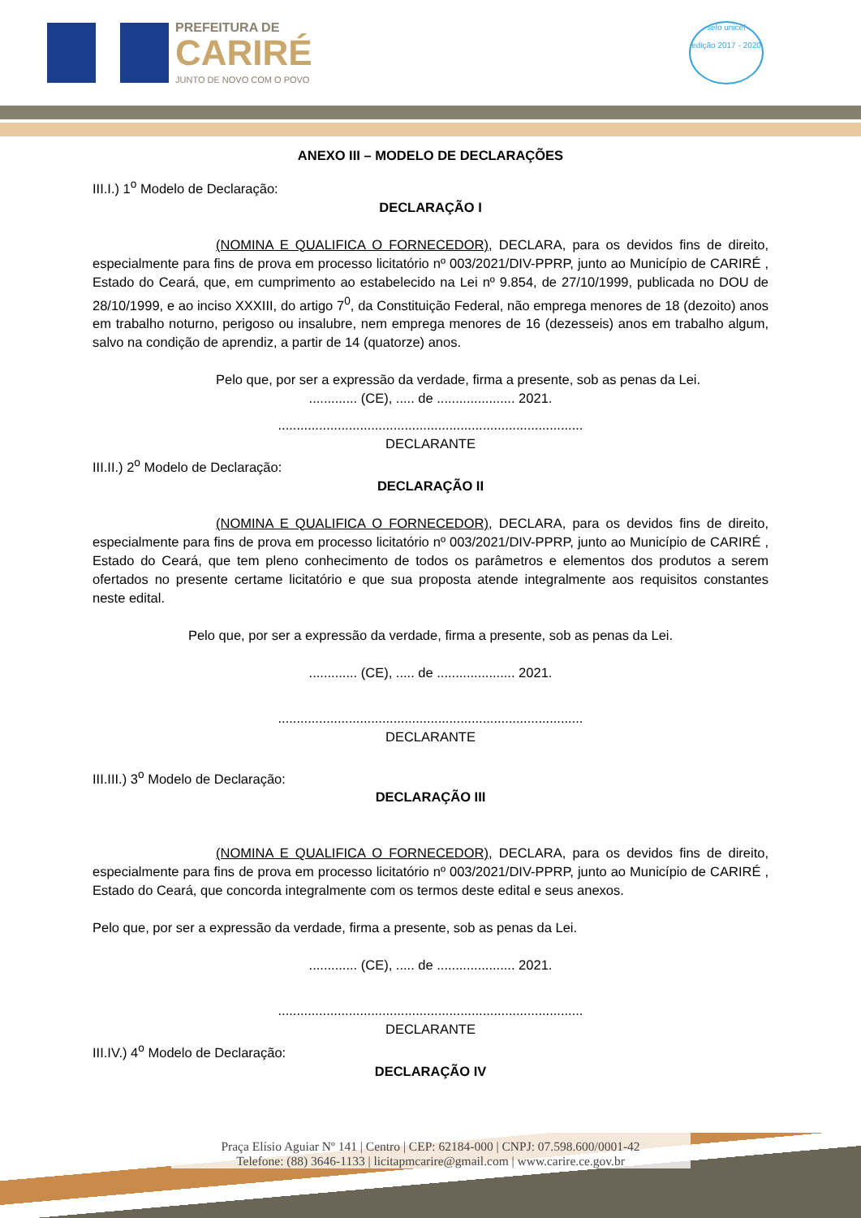PREFEITURA DE
CARIRÉ
JUNTO DE NOVO COM O POVO
selo unicef
edição 2017 - 2020
ANEXO III – MODELO DE DECLARAÇÕES
III.I.) 1<sup>o</sup> Modelo de Declaração:
DECLARAÇÃO I
(NOMINA E QUALIFICA O FORNECEDOR), DECLARA, para os devidos fins de direito, especialmente para fins de prova em processo licitatório nº 003/2021/DIV-PPRP, junto ao Município de CARIRÉ , Estado do Ceará, que, em cumprimento ao estabelecido na Lei nº 9.854, de 27/10/1999, publicada no DOU de 28/10/1999, e ao inciso XXXIII, do artigo 7<sup>0</sup>, da Constituição Federal, não emprega menores de 18 (dezoito) anos em trabalho noturno, perigoso ou insalubre, nem emprega menores de 16 (dezesseis) anos em trabalho algum, salvo na condição de aprendiz, a partir de 14 (quatorze) anos.
Pelo que, por ser a expressão da verdade, firma a presente, sob as penas da Lei.
............. (CE), ..... de ..................... 2021.
..................................................................................
DECLARANTE
III.II.) 2<sup>o</sup> Modelo de Declaração:
DECLARAÇÃO II
(NOMINA E QUALIFICA O FORNECEDOR), DECLARA, para os devidos fins de direito, especialmente para fins de prova em processo licitatório nº 003/2021/DIV-PPRP, junto ao Município de CARIRÉ , Estado do Ceará, que tem pleno conhecimento de todos os parâmetros e elementos dos produtos a serem ofertados no presente certame licitatório e que sua proposta atende integralmente aos requisitos constantes neste edital.
Pelo que, por ser a expressão da verdade, firma a presente, sob as penas da Lei.
............. (CE), ..... de ..................... 2021.
..................................................................................
DECLARANTE
III.III.) 3<sup>o</sup> Modelo de Declaração:
DECLARAÇÃO III
(NOMINA E QUALIFICA O FORNECEDOR), DECLARA, para os devidos fins de direito, especialmente para fins de prova em processo licitatório nº 003/2021/DIV-PPRP, junto ao Município de CARIRÉ , Estado do Ceará, que concorda integralmente com os termos deste edital e seus anexos.
Pelo que, por ser a expressão da verdade, firma a presente, sob as penas da Lei.
............. (CE), ..... de ..................... 2021.
..................................................................................
DECLARANTE
III.IV.) 4<sup>o</sup> Modelo de Declaração:
DECLARAÇÃO IV
Praça Elísio Aguiar Nº 141 | Centro | CEP: 62184-000 | CNPJ: 07.598.600/0001-42
Telefone: (88) 3646-1133 | licitapmcarire@gmail.com | www.carire.ce.gov.br